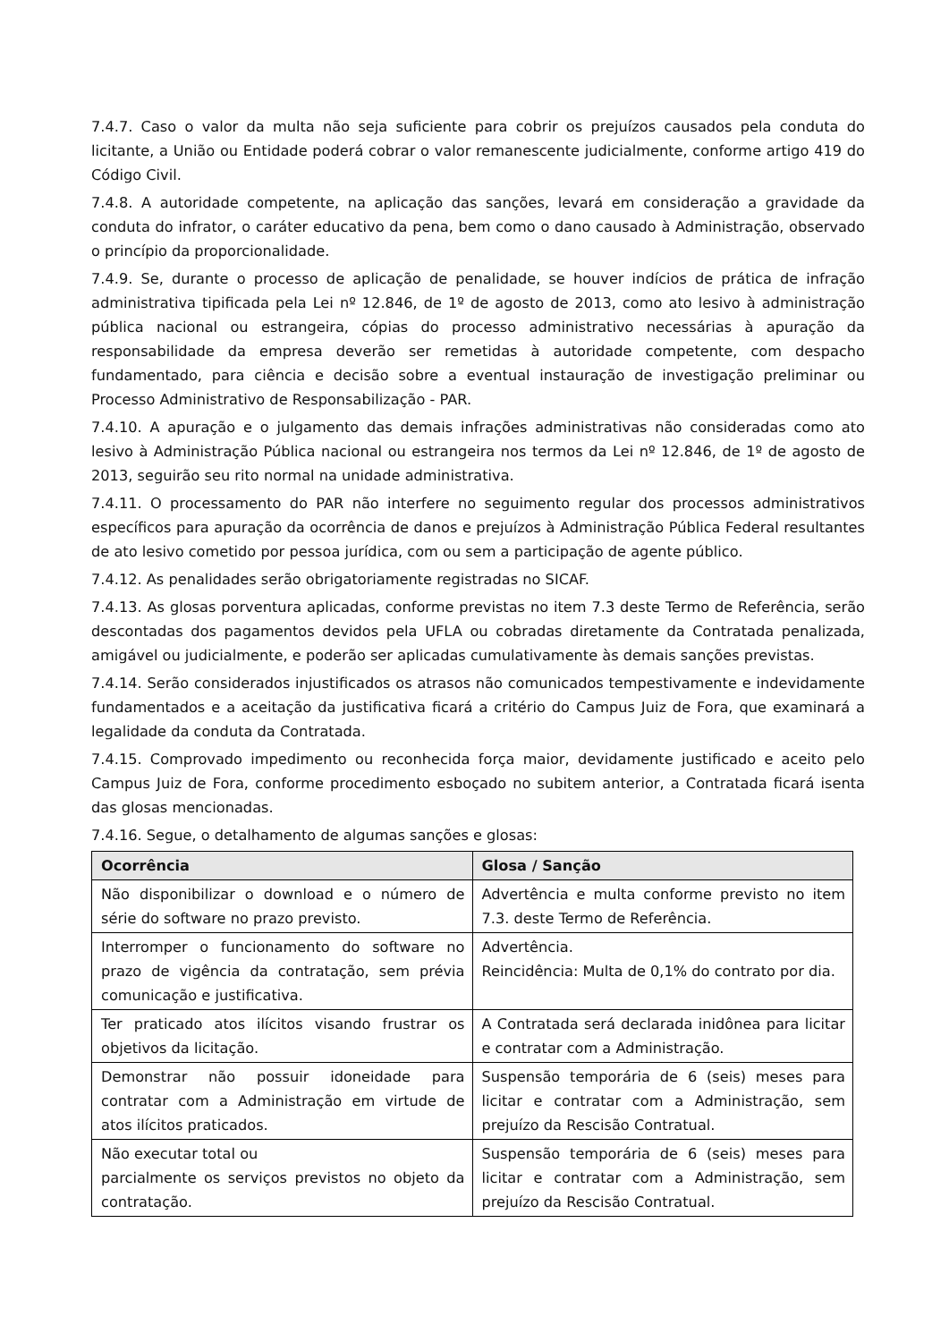7.4.7. Caso o valor da multa não seja suficiente para cobrir os prejuízos causados pela conduta do licitante, a União ou Entidade poderá cobrar o valor remanescente judicialmente, conforme artigo 419 do Código Civil.
7.4.8. A autoridade competente, na aplicação das sanções, levará em consideração a gravidade da conduta do infrator, o caráter educativo da pena, bem como o dano causado à Administração, observado o princípio da proporcionalidade.
7.4.9. Se, durante o processo de aplicação de penalidade, se houver indícios de prática de infração administrativa tipificada pela Lei nº 12.846, de 1º de agosto de 2013, como ato lesivo à administração pública nacional ou estrangeira, cópias do processo administrativo necessárias à apuração da responsabilidade da empresa deverão ser remetidas à autoridade competente, com despacho fundamentado, para ciência e decisão sobre a eventual instauração de investigação preliminar ou Processo Administrativo de Responsabilização - PAR.
7.4.10. A apuração e o julgamento das demais infrações administrativas não consideradas como ato lesivo à Administração Pública nacional ou estrangeira nos termos da Lei nº 12.846, de 1º de agosto de 2013, seguirão seu rito normal na unidade administrativa.
7.4.11. O processamento do PAR não interfere no seguimento regular dos processos administrativos específicos para apuração da ocorrência de danos e prejuízos à Administração Pública Federal resultantes de ato lesivo cometido por pessoa jurídica, com ou sem a participação de agente público.
7.4.12. As penalidades serão obrigatoriamente registradas no SICAF.
7.4.13. As glosas porventura aplicadas, conforme previstas no item 7.3 deste Termo de Referência, serão descontadas dos pagamentos devidos pela UFLA ou cobradas diretamente da Contratada penalizada, amigável ou judicialmente, e poderão ser aplicadas cumulativamente às demais sanções previstas.
7.4.14. Serão considerados injustificados os atrasos não comunicados tempestivamente e indevidamente fundamentados e a aceitação da justificativa ficará a critério do Campus Juiz de Fora, que examinará a legalidade da conduta da Contratada.
7.4.15. Comprovado impedimento ou reconhecida força maior, devidamente justificado e aceito pelo Campus Juiz de Fora, conforme procedimento esboçado no subitem anterior, a Contratada ficará isenta das glosas mencionadas.
7.4.16. Segue, o detalhamento de algumas sanções e glosas:
| Ocorrência | Glosa / Sanção |
| --- | --- |
| Não disponibilizar o download e o número de série do software no prazo previsto. | Advertência e multa conforme previsto no item 7.3. deste Termo de Referência. |
| Interromper o funcionamento do software no prazo de vigência da contratação, sem prévia comunicação e justificativa. | Advertência. Reincidência: Multa de 0,1% do contrato por dia. |
| Ter praticado atos ilícitos visando frustrar os objetivos da licitação. | A Contratada será declarada inidônea para licitar e contratar com a Administração. |
| Demonstrar não possuir idoneidade para contratar com a Administração em virtude de atos ilícitos praticados. | Suspensão temporária de 6 (seis) meses para licitar e contratar com a Administração, sem prejuízo da Rescisão Contratual. |
| Não executar total ou parcialmente os serviços previstos no objeto da contratação. | Suspensão temporária de 6 (seis) meses para licitar e contratar com a Administração, sem prejuízo da Rescisão Contratual. |